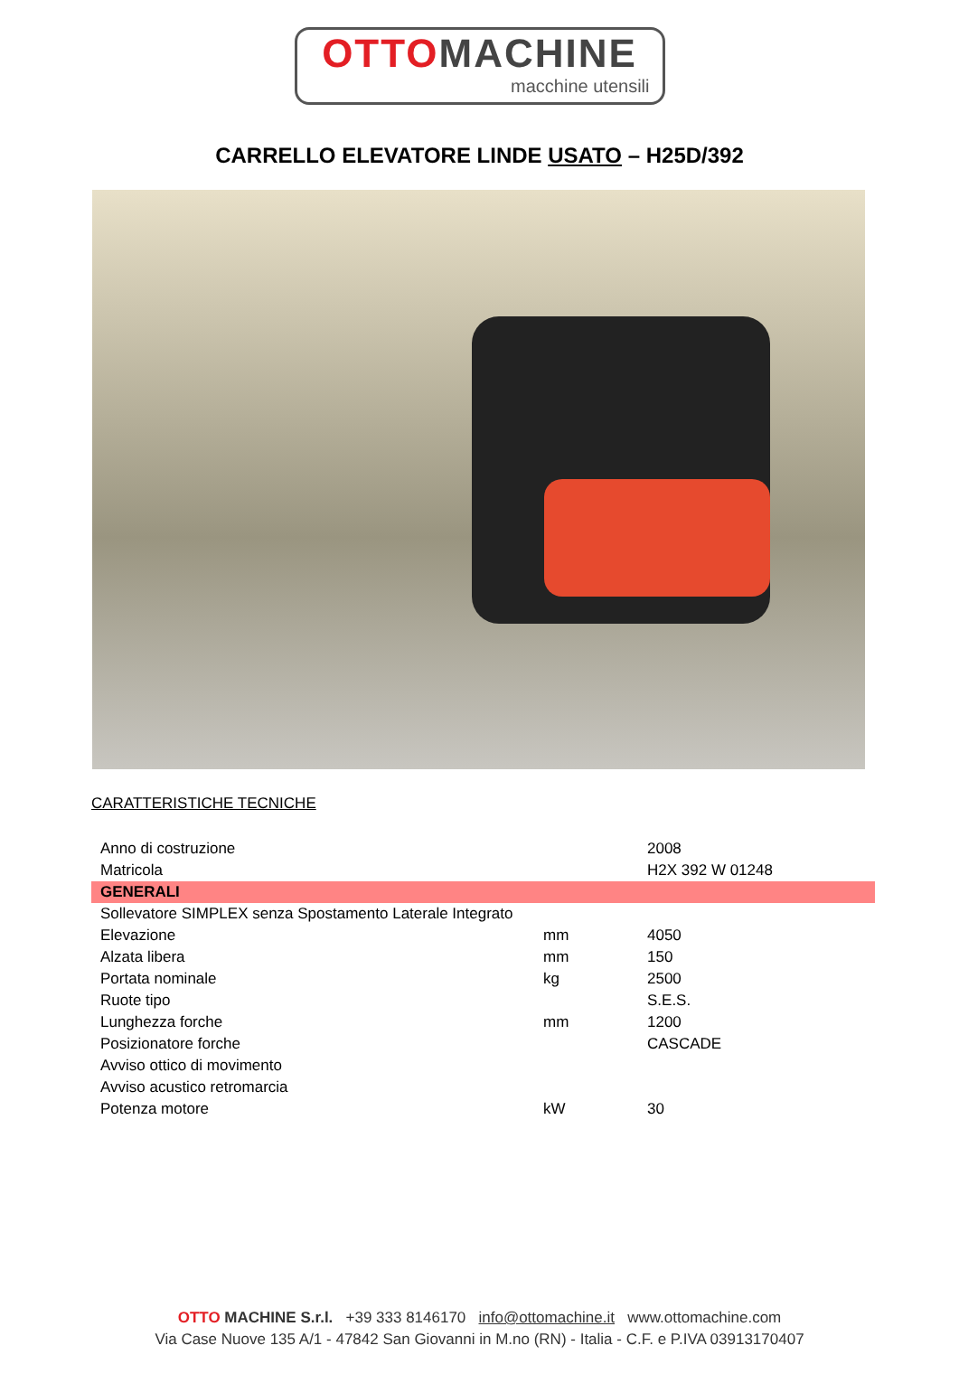OTTO MACHINE
macchine utensili
CARRELLO ELEVATORE LINDE USATO – H25D/392
CARATTERISTICHE TECNICHE
| Anno di costruzione | | 2008 |
| Matricola | | H2X 392 W 01248 |
| GENERALI | | |
| Sollevatore SIMPLEX senza Spostamento Laterale Integrato | | |
| Elevazione | mm | 4050 |
| Alzata libera | mm | 150 |
| Portata nominale | kg | 2500 |
| Ruote tipo | | S.E.S. |
| Lunghezza forche | mm | 1200 |
| Posizionatore forche | | CASCADE |
| Avviso ottico di movimento | | |
| Avviso acustico retromarcia | | |
| Potenza motore | kW | 30 |
OTTO MACHINE S.r.l. +39 333 8146170 info@ottomachine.it www.ottomachine.com
Via Case Nuove 135 A/1 - 47842 San Giovanni in M.no (RN) - Italia - C.F. e P.IVA 03913170407